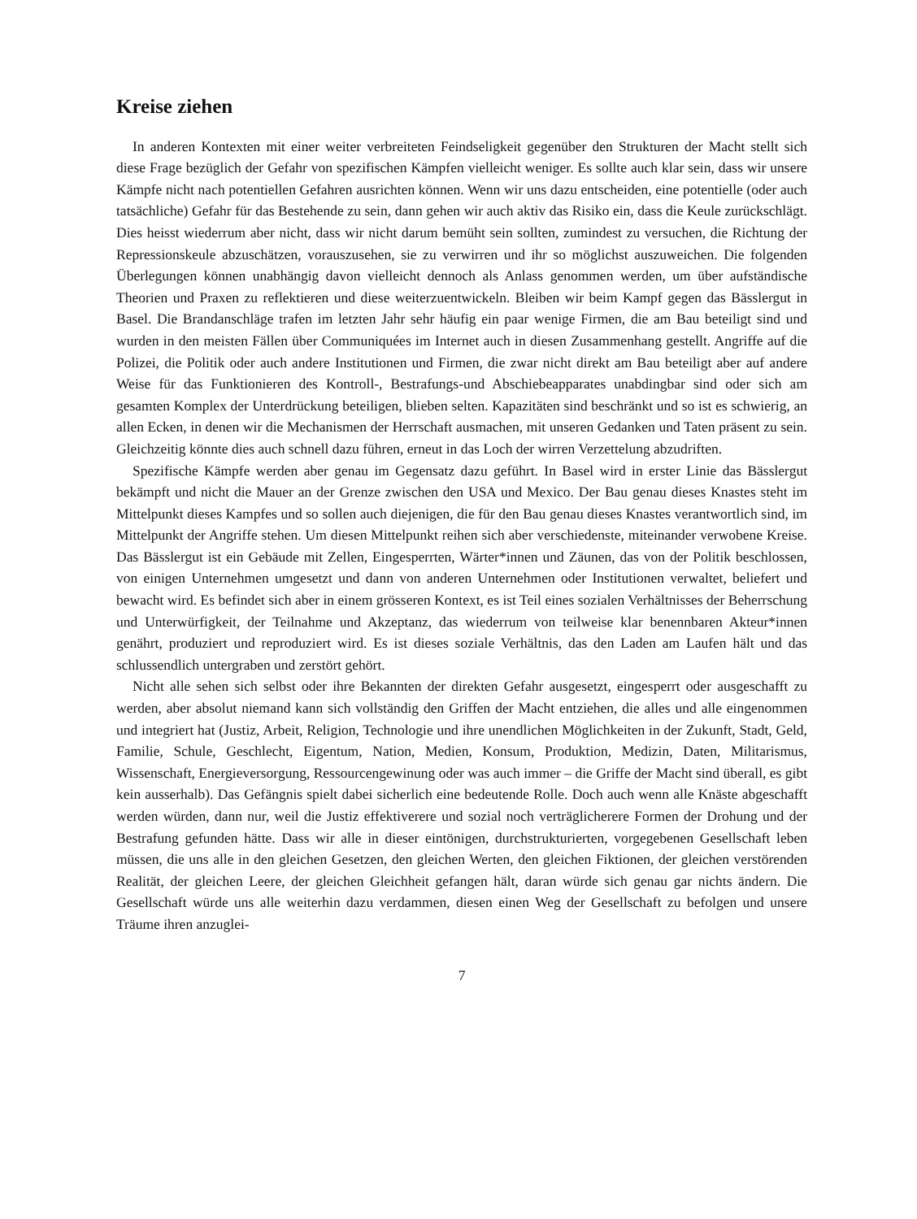Kreise ziehen
In anderen Kontexten mit einer weiter verbreiteten Feindseligkeit gegenüber den Strukturen der Macht stellt sich diese Frage bezüglich der Gefahr von spezifischen Kämpfen vielleicht weniger. Es sollte auch klar sein, dass wir unsere Kämpfe nicht nach potentiellen Gefahren ausrichten können. Wenn wir uns dazu entscheiden, eine potentielle (oder auch tatsächliche) Gefahr für das Bestehende zu sein, dann gehen wir auch aktiv das Risiko ein, dass die Keule zurückschlägt. Dies heisst wiederrum aber nicht, dass wir nicht darum bemüht sein sollten, zumindest zu versuchen, die Richtung der Repressionskeule abzuschätzen, vorauszusehen, sie zu verwirren und ihr so möglichst auszuweichen. Die folgenden Überlegungen können unabhängig davon vielleicht dennoch als Anlass genommen werden, um über aufständische Theorien und Praxen zu reflektieren und diese weiterzuentwickeln. Bleiben wir beim Kampf gegen das Bässlergut in Basel. Die Brandanschläge trafen im letzten Jahr sehr häufig ein paar wenige Firmen, die am Bau beteiligt sind und wurden in den meisten Fällen über Communiquées im Internet auch in diesen Zusammenhang gestellt. Angriffe auf die Polizei, die Politik oder auch andere Institutionen und Firmen, die zwar nicht direkt am Bau beteiligt aber auf andere Weise für das Funktionieren des Kontroll-, Bestrafungs-und Abschiebeapparates unabdingbar sind oder sich am gesamten Komplex der Unterdrückung beteiligen, blieben selten. Kapazitäten sind beschränkt und so ist es schwierig, an allen Ecken, in denen wir die Mechanismen der Herrschaft ausmachen, mit unseren Gedanken und Taten präsent zu sein. Gleichzeitig könnte dies auch schnell dazu führen, erneut in das Loch der wirren Verzettelung abzudriften.
Spezifische Kämpfe werden aber genau im Gegensatz dazu geführt. In Basel wird in erster Linie das Bässlergut bekämpft und nicht die Mauer an der Grenze zwischen den USA und Mexico. Der Bau genau dieses Knastes steht im Mittelpunkt dieses Kampfes und so sollen auch diejenigen, die für den Bau genau dieses Knastes verantwortlich sind, im Mittelpunkt der Angriffe stehen. Um diesen Mittelpunkt reihen sich aber verschiedenste, miteinander verwobene Kreise. Das Bässlergut ist ein Gebäude mit Zellen, Eingesperrten, Wärter*innen und Zäunen, das von der Politik beschlossen, von einigen Unternehmen umgesetzt und dann von anderen Unternehmen oder Institutionen verwaltet, beliefert und bewacht wird. Es befindet sich aber in einem grösseren Kontext, es ist Teil eines sozialen Verhältnisses der Beherrschung und Unterwürfigkeit, der Teilnahme und Akzeptanz, das wiederrum von teilweise klar benennbaren Akteur*innen genährt, produziert und reproduziert wird. Es ist dieses soziale Verhältnis, das den Laden am Laufen hält und das schlussendlich untergraben und zerstört gehört.
Nicht alle sehen sich selbst oder ihre Bekannten der direkten Gefahr ausgesetzt, eingesperrt oder ausgeschafft zu werden, aber absolut niemand kann sich vollständig den Griffen der Macht entziehen, die alles und alle eingenommen und integriert hat (Justiz, Arbeit, Religion, Technologie und ihre unendlichen Möglichkeiten in der Zukunft, Stadt, Geld, Familie, Schule, Geschlecht, Eigentum, Nation, Medien, Konsum, Produktion, Medizin, Daten, Militarismus, Wissenschaft, Energieversorgung, Ressourcengewinung oder was auch immer – die Griffe der Macht sind überall, es gibt kein ausserhalb). Das Gefängnis spielt dabei sicherlich eine bedeutende Rolle. Doch auch wenn alle Knäste abgeschafft werden würden, dann nur, weil die Justiz effektiverere und sozial noch verträglicherere Formen der Drohung und der Bestrafung gefunden hätte. Dass wir alle in dieser eintönigen, durchstrukturierten, vorgegebenen Gesellschaft leben müssen, die uns alle in den gleichen Gesetzen, den gleichen Werten, den gleichen Fiktionen, der gleichen verstörenden Realität, der gleichen Leere, der gleichen Gleichheit gefangen hält, daran würde sich genau gar nichts ändern. Die Gesellschaft würde uns alle weiterhin dazu verdammen, diesen einen Weg der Gesellschaft zu befolgen und unsere Träume ihren anzuglei-
7